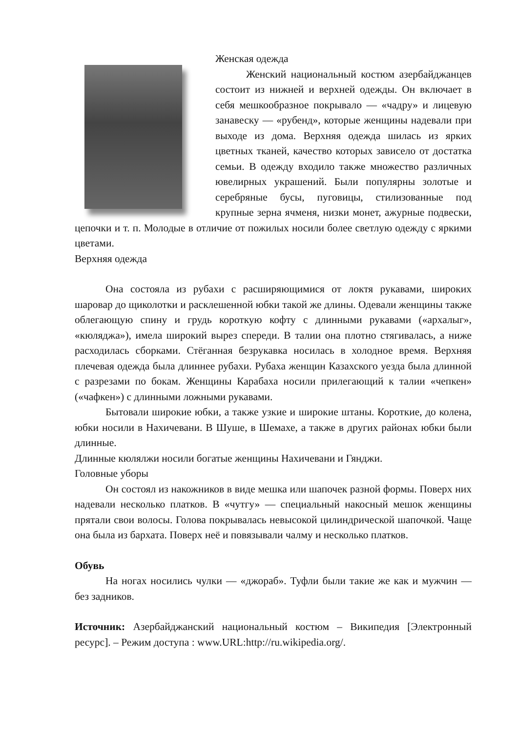Женская одежда
Женский национальный костюм азербайджанцев состоит из нижней и верхней одежды. Он включает в себя мешкообразное покрывало — «чадру» и лицевую занавеску — «рубенд», которые женщины надевали при выходе из дома. Верхняя одежда шилась из ярких цветных тканей, качество которых зависело от достатка семьи. В одежду входило также множество различных ювелирных украшений. Были популярны золотые и серебряные бусы, пуговицы, стилизованные под крупные зерна ячменя, низки монет, ажурные подвески, цепочки и т. п. Молодые в отличие от пожилых носили более светлую одежду с яркими цветами.
Верхняя одежда
Она состояла из рубахи с расширяющимися от локтя рукавами, широких шаровар до щиколотки и расклешенной юбки такой же длины. Одевали женщины также облегающую спину и грудь короткую кофту с длинными рукавами («архалыг», «кюляджа»), имела широкий вырез спереди. В талии она плотно стягивалась, а ниже расходилась сборками. Стёганная безрукавка носилась в холодное время. Верхняя плечевая одежда была длиннее рубахи. Рубаха женщин Казахского уезда была длинной с разрезами по бокам. Женщины Карабаха носили прилегающий к талии «чепкен» («чафкен») с длинными ложными рукавами.
Бытовали широкие юбки, а также узкие и широкие штаны. Короткие, до колена, юбки носили в Нахичевани. В Шуше, в Шемахе, а также в других районах юбки были длинные.
Длинные кюлялжи носили богатые женщины Нахичевани и Гянджи.
Головные уборы
Он состоял из накожников в виде мешка или шапочек разной формы. Поверх них надевали несколько платков. В «чутгу» — специальный накосный мешок женщины прятали свои волосы. Голова покрывалась невысокой цилиндрической шапочкой. Чаще она была из бархата. Поверх неё и повязывали чалму и несколько платков.
Обувь
На ногах носились чулки — «джораб». Туфли были такие же как и мужчин — без задников.
Источник: Азербайджанский национальный костюм – Википедия [Электронный ресурс]. – Режим доступа : www.URL:http://ru.wikipedia.org/.